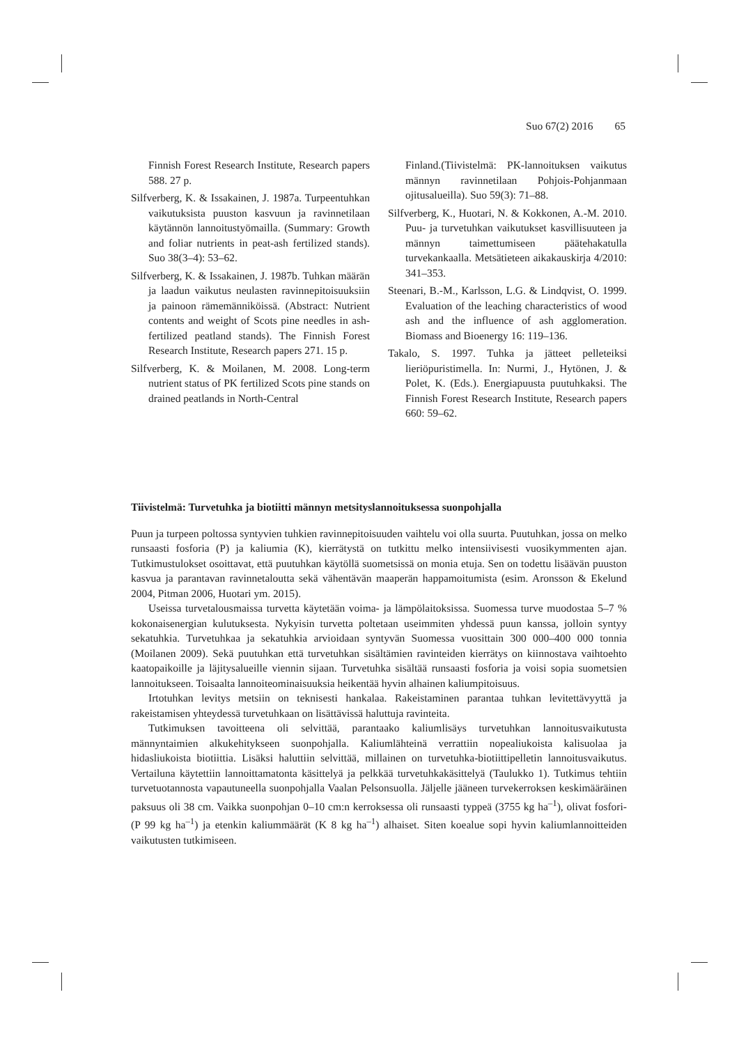Suo 67(2) 2016 65
Finnish Forest Research Institute, Research papers 588. 27 p.
Silfverberg, K. & Issakainen, J. 1987a. Turpeentuhkan vaikutuksista puuston kasvuun ja ravinnetilaan käytännön lannoitustyömailla. (Summary: Growth and foliar nutrients in peat-ash fertilized stands). Suo 38(3–4): 53–62.
Silfverberg, K. & Issakainen, J. 1987b. Tuhkan määrän ja laadun vaikutus neulasten ravinnepitoisuuksiin ja painoon rämemänniköissä. (Abstract: Nutrient contents and weight of Scots pine needles in ash-fertilized peatland stands). The Finnish Forest Research Institute, Research papers 271. 15 p.
Silfverberg, K. & Moilanen, M. 2008. Long-term nutrient status of PK fertilized Scots pine stands on drained peatlands in North-Central
Finland.(Tiivistelmä: PK-lannoituksen vaikutus männyn ravinnetilaan Pohjois-Pohjanmaan ojitusalueilla). Suo 59(3): 71–88.
Silfverberg, K., Huotari, N. & Kokkonen, A.-M. 2010. Puu- ja turvetuhkan vaikutukset kasvillisuuteen ja männyn taimettumiseen päätehakatulla turvekankaalla. Metsätieteen aikakauskirja 4/2010: 341–353.
Steenari, B.-M., Karlsson, L.G. & Lindqvist, O. 1999. Evaluation of the leaching characteristics of wood ash and the influence of ash agglomeration. Biomass and Bioenergy 16: 119–136.
Takalo, S. 1997. Tuhka ja jätteet pelleteiksi lieriöpuristimella. In: Nurmi, J., Hytönen, J. & Polet, K. (Eds.). Energiapuusta puutuhkaksi. The Finnish Forest Research Institute, Research papers 660: 59–62.
Tiivistelmä: Turvetuhka ja biotiitti männyn metsityslannoituksessa suonpohjalla
Puun ja turpeen poltossa syntyvien tuhkien ravinnepitoisuuden vaihtelu voi olla suurta. Puutuhkan, jossa on melko runsaasti fosforia (P) ja kaliumia (K), kierrätystä on tutkittu melko intensiivisesti vuosikymmenten ajan. Tutkimustulokset osoittavat, että puutuhkan käytöllä suometsissä on monia etuja. Sen on todettu lisäävän puuston kasvua ja parantavan ravinnetaloutta sekä vähentävän maaperän happamoitumista (esim. Aronsson & Ekelund 2004, Pitman 2006, Huotari ym. 2015).
Useissa turvetalousmaissa turvetta käytetään voima- ja lämpölaitoksissa. Suomessa turve muodostaa 5–7 % kokonaisenergian kulutuksesta. Nykyisin turvetta poltetaan useimmiten yhdessä puun kanssa, jolloin syntyy sekatuhkia. Turvetuhkaa ja sekatuhkia arvioidaan syntyvän Suomessa vuosittain 300 000–400 000 tonnia (Moilanen 2009). Sekä puutuhkan että turvetuhkan sisältämien ravinteiden kierrätys on kiinnostava vaihtoehto kaatopaikoille ja läjitysalueille viennin sijaan. Turvetuhka sisältää runsaasti fosforia ja voisi sopia suometsien lannoitukseen. Toisaalta lannoiteominaisuuksia heikentää hyvin alhainen kaliumpitoisuus.
Irtotuhkan levitys metsiin on teknisesti hankalaa. Rakeistaminen parantaa tuhkan levitettävyyttä ja rakeistamisen yhteydessä turvetuhkaan on lisättävissä haluttuja ravinteita.
Tutkimuksen tavoitteena oli selvittää, parantaako kaliumlisäys turvetuhkan lannoitusvaikutusta männyntaimien alkukehitykseen suonpohjalla. Kaliumlähteinä verrattiin nopealiukoista kalisuolaa ja hidasliukoista biotiittia. Lisäksi haluttiin selvittää, millainen on turvetuhka-biotiittipelletin lannoitusvaikutus. Vertailuna käytettiin lannoittamatonta käsittelyä ja pelkkää turvetuhkakäsittelyä (Taulukko 1). Tutkimus tehtiin turvetuotannosta vapautuneella suonpohjalla Vaalan Pelsonsuolla. Jäljelle jääneen turvekerroksen keskimääräinen paksuus oli 38 cm. Vaikka suonpohjan 0–10 cm:n kerroksessa oli runsaasti typpeä (3755 kg ha<sup>–1</sup>), olivat fosfori- (P 99 kg ha<sup>–1</sup>) ja etenkin kaliummäärät (K 8 kg ha<sup>–1</sup>) alhaiset. Siten koealue sopi hyvin kaliumlannoitteiden vaikutusten tutkimiseen.